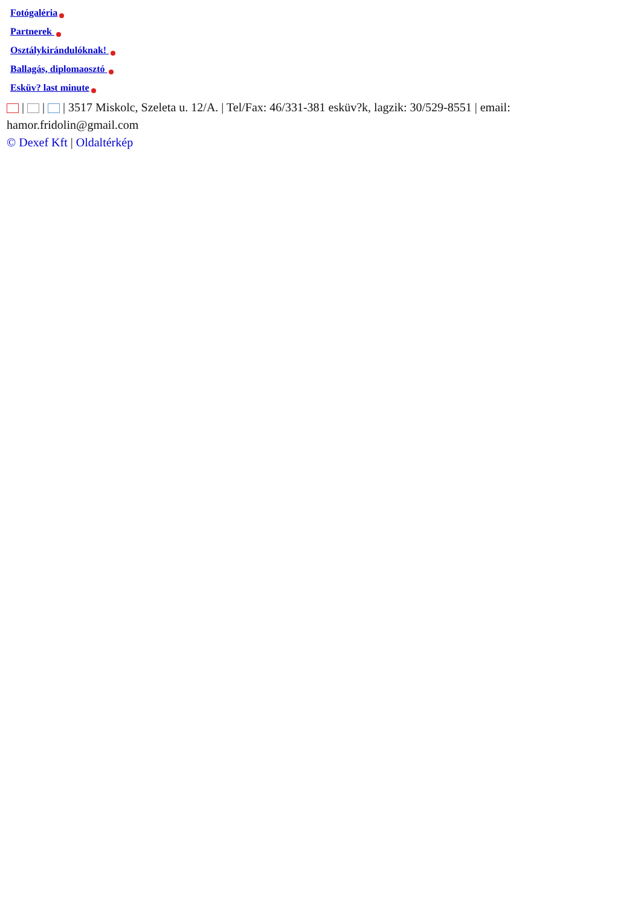Fotógaléria
Partnerek
Osztálykirándulóknak!
Ballagás, diplomaosztó
Esküv? last minute
| | | 3517 Miskolc, Szeleta u. 12/A. | Tel/Fax: 46/331-381 esküv?k, lagzik: 30/529-8551 | email: hamor.fridolin@gmail.com
© Dexef Kft | Oldaltérkép